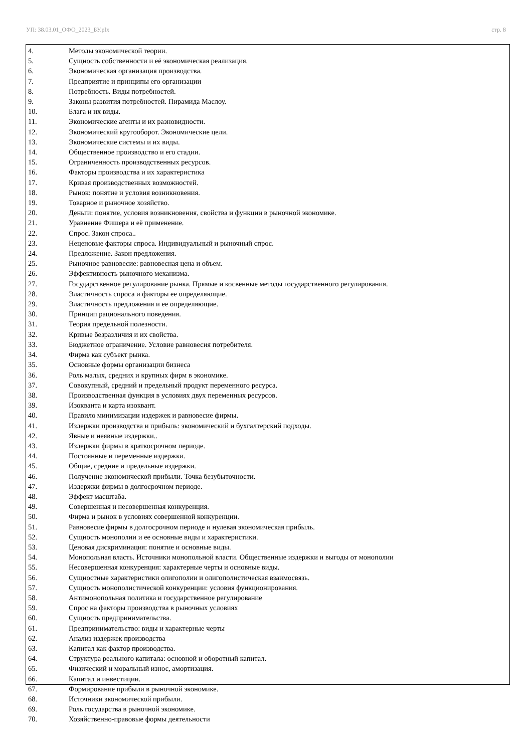УП: 38.03.01_ОФО_2023_БУ.plx стр. 8
4. Методы экономической теории.
5. Сущность собственности и её экономическая реализация.
6. Экономическая организация производства.
7. Предприятие и принципы его организации
8. Потребность. Виды потребностей.
9. Законы развития потребностей. Пирамида Маслоу.
10. Блага и их виды.
11. Экономические агенты и их разновидности.
12. Экономический кругооборот. Экономические цели.
13. Экономические системы и их виды.
14. Общественное производство и его стадии.
15. Ограниченность производственных ресурсов.
16. Факторы производства и их характеристика
17. Кривая производственных возможностей.
18. Рынок: понятие и условия возникновения.
19. Товарное и рыночное хозяйство.
20. Деньги: понятие, условия возникновения, свойства и функции в рыночной экономике.
21. Уравнение Фишера и её применение.
22. Спрос. Закон спроса..
23. Неценовые факторы спроса. Индивидуальный и рыночный спрос.
24. Предложение. Закон предложения.
25. Рыночное равновесие: равновесная цена и объем.
26. Эффективность рыночного механизма.
27. Государственное регулирование рынка. Прямые и косвенные методы государственного регулирования.
28. Эластичность спроса и факторы ее определяющие.
29. Эластичность предложения и ее определяющие.
30. Принцип рационального поведения.
31. Теория предельной полезности.
32. Кривые безразличия и их свойства.
33. Бюджетное ограничение. Условие равновесия потребителя.
34. Фирма как субъект рынка.
35. Основные формы организации бизнеса
36. Роль малых, средних и крупных фирм в экономике.
37. Совокупный, средний и предельный продукт переменного ресурса.
38. Производственная функция в условиях двух переменных ресурсов.
39. Изокванта и карта изоквант.
40. Правило минимизации издержек и равновесие фирмы.
41. Издержки производства и прибыль: экономический и бухгалтерский подходы.
42. Явные и неявные издержки..
43. Издержки фирмы в краткосрочном периоде.
44. Постоянные и переменные издержки.
45. Общие, средние и предельные издержки.
46. Получение экономической прибыли. Точка безубыточности.
47. Издержки фирмы в долгосрочном периоде.
48. Эффект масштаба.
49. Совершенная и несовершенная конкуренция.
50. Фирма и рынок в условиях совершенной конкуренции.
51. Равновесие фирмы в долгосрочном периоде и нулевая экономическая прибыль.
52. Сущность монополии и ее основные виды и характеристики.
53. Ценовая дискриминация: понятие и основные виды.
54. Монопольная власть. Источники монопольной власти. Общественные издержки и выгоды от монополии
55. Несовершенная конкуренция: характерные черты и основные виды.
56. Сущностные характеристики олигополии и олигополистическая взаимосвязь.
57. Сущность монополистической конкуренции: условия функционирования.
58. Антимонопольная политика и государственное регулирование
59. Спрос на факторы производства в рыночных условиях
60. Сущность предпринимательства.
61. Предпринимательство: виды и характерные черты
62. Анализ издержек производства
63. Капитал как фактор производства.
64. Структура реального капитала: основной и оборотный капитал.
65. Физический и моральный износ, амортизация.
66. Капитал и инвестиции.
67. Формирование прибыли в рыночной экономике.
68. Источники экономической прибыли.
69. Роль государства в рыночной экономике.
70. Хозяйственно-правовые формы деятельности